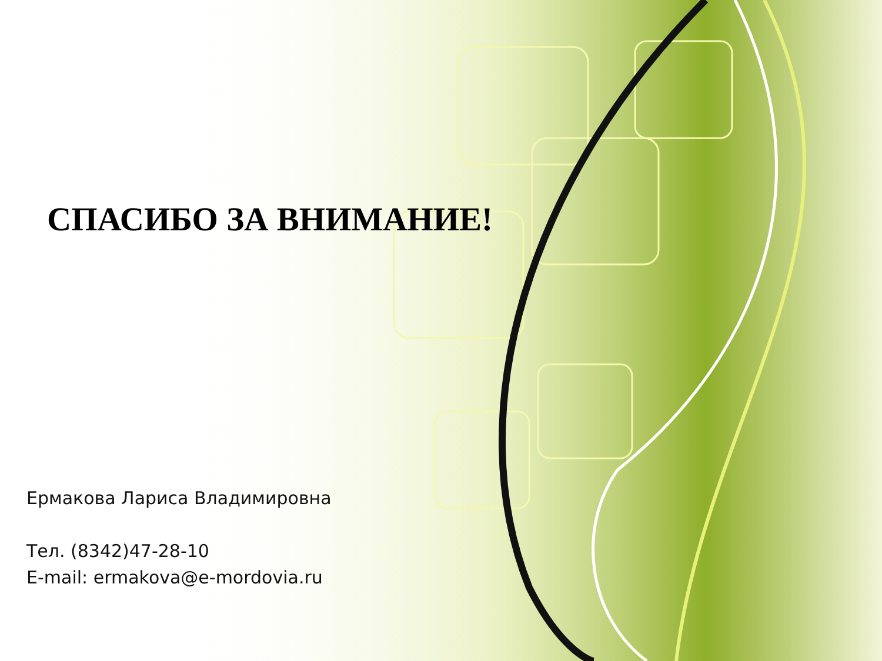СПАСИБО ЗА ВНИМАНИЕ!
Ермакова Лариса Владимировна
Тел. (8342)47-28-10
E-mail: ermakova@e-mordovia.ru